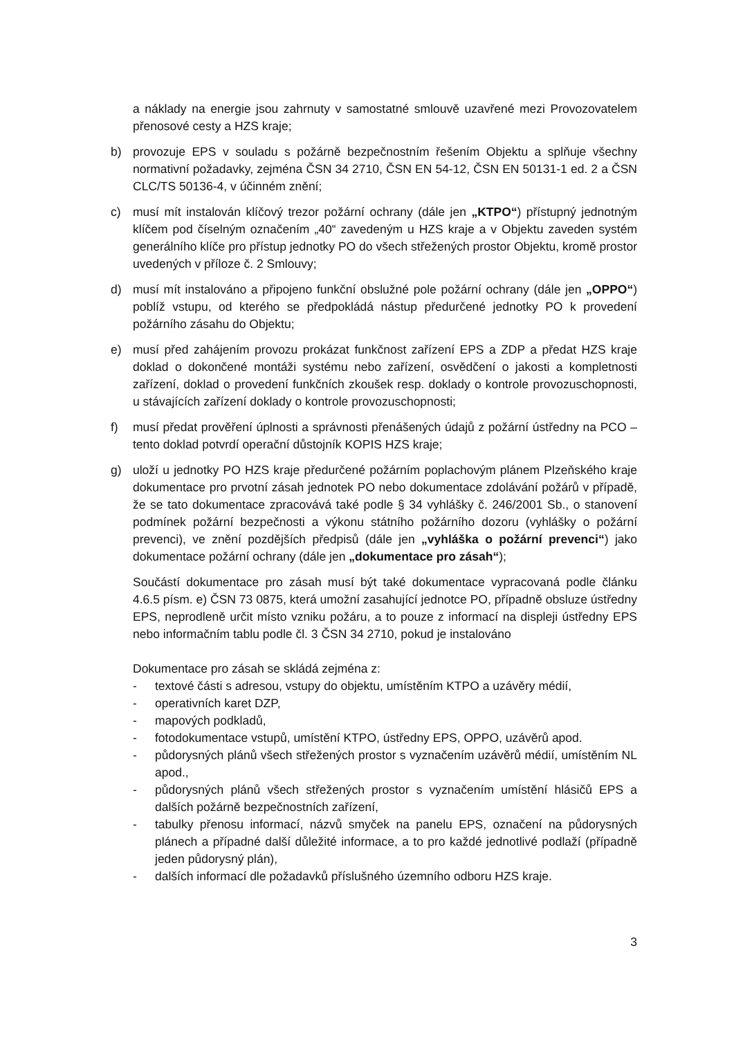a náklady na energie jsou zahrnuty v samostatné smlouvě uzavřené mezi Provozovatelem přenosové cesty a HZS kraje;
b) provozuje EPS v souladu s požárně bezpečnostním řešením Objektu a splňuje všechny normativní požadavky, zejména ČSN 34 2710, ČSN EN 54-12, ČSN EN 50131-1 ed. 2 a ČSN CLC/TS 50136-4, v účinném znění;
c) musí mít instalován klíčový trezor požární ochrany (dále jen „KTPO“) přístupný jednotným klíčem pod číselným označením „40“ zavedeným u HZS kraje a v Objektu zaveden systém generálního klíče pro přístup jednotky PO do všech střežených prostor Objektu, kromě prostor uvedených v příloze č. 2 Smlouvy;
d) musí mít instalováno a připojeno funkční obslužné pole požární ochrany (dále jen „OPPO“) poblíž vstupu, od kterého se předpokládá nástup předurčené jednotky PO k provedení požárního zásahu do Objektu;
e) musí před zahájením provozu prokázat funkčnost zařízení EPS a ZDP a předat HZS kraje doklad o dokončené montáži systému nebo zařízení, osvědčení o jakosti a kompletnosti zařízení, doklad o provedení funkčních zkoušek resp. doklady o kontrole provozuschopnosti, u stávajících zařízení doklady o kontrole provozuschopnosti;
f) musí předat prověření úplnosti a správnosti přenášených údajů z požární ústředny na PCO – tento doklad potvrdí operační důstojník KOPIS HZS kraje;
g) uloží u jednotky PO HZS kraje předurčené požárním poplachovým plánem Plzeňského kraje dokumentace pro prvotní zásah jednotek PO nebo dokumentace zdolávání požárů v případě, že se tato dokumentace zpracovává také podle § 34 vyhlášky č. 246/2001 Sb., o stanovení podmínek požární bezpečnosti a výkonu státního požárního dozoru (vyhlášky o požární prevenci), ve znění pozdějších předpisů (dále jen „vyhláška o požární prevenci“) jako dokumentace požární ochrany (dále jen „dokumentace pro zásah“);
Součástí dokumentace pro zásah musí být také dokumentace vypracovaná podle článku 4.6.5 písm. e) ČSN 73 0875, která umožní zasahující jednotce PO, případně obsluze ústředny EPS, neprodleně určit místo vzniku požáru, a to pouze z informací na displeji ústředny EPS nebo informačním tablu podle čl. 3 ČSN 34 2710, pokud je instalováno
Dokumentace pro zásah se skládá zejména z:
- textové části s adresou, vstupy do objektu, umístěním KTPO a uzávěry médií,
- operativních karet DZP,
- mapových podkladů,
- fotodokumentace vstupů, umístění KTPO, ústředny EPS, OPPO, uzávěrů apod.
- půdorysných plánů všech střežených prostor s vyznačením uzávěrů médií, umístěním NL apod.,
- půdorysných plánů všech střežených prostor s vyznačením umístění hlásičů EPS a dalších požárně bezpečnostních zařízení,
- tabulky přenosu informací, názvů smyček na panelu EPS, označení na půdorysných plánech a případné další důležité informace, a to pro každé jednotlivé podlaží (případně jeden půdorysný plán),
- dalších informací dle požadavků příslušného územního odboru HZS kraje.
3